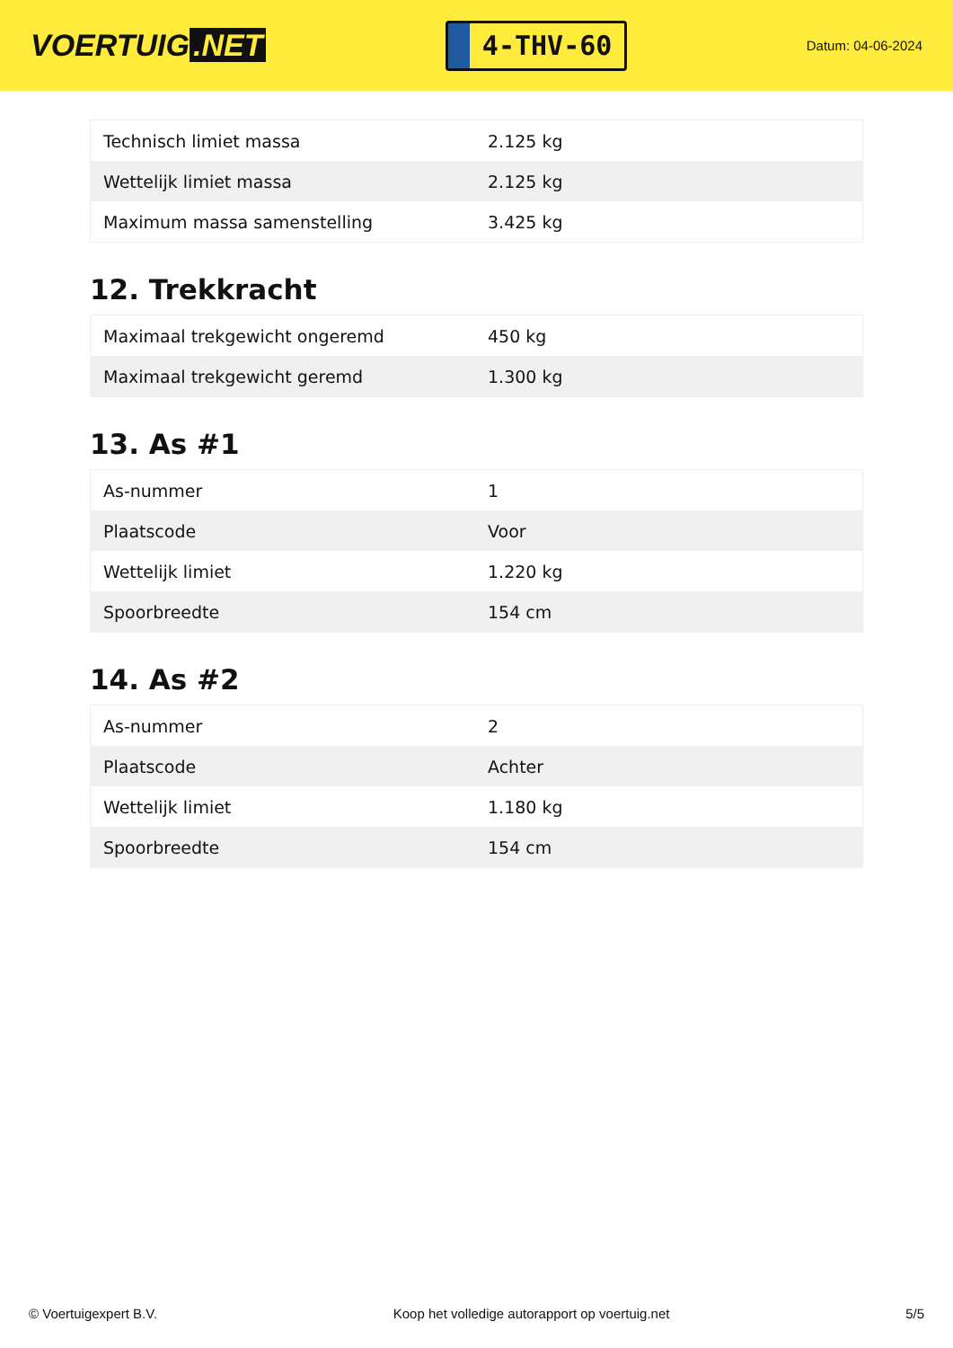VOERTUIG.NET
4-THV-60
Datum: 04-06-2024
| Technisch limiet massa | 2.125 kg |
| Wettelijk limiet massa | 2.125 kg |
| Maximum massa samenstelling | 3.425 kg |
12. Trekkracht
| Maximaal trekgewicht ongeremd | 450 kg |
| Maximaal trekgewicht geremd | 1.300 kg |
13. As #1
| As-nummer | 1 |
| Plaatscode | Voor |
| Wettelijk limiet | 1.220 kg |
| Spoorbreedte | 154 cm |
14. As #2
| As-nummer | 2 |
| Plaatscode | Achter |
| Wettelijk limiet | 1.180 kg |
| Spoorbreedte | 154 cm |
© Voertuigexpert B.V. Koop het volledige autorapport op voertuig.net 5/5